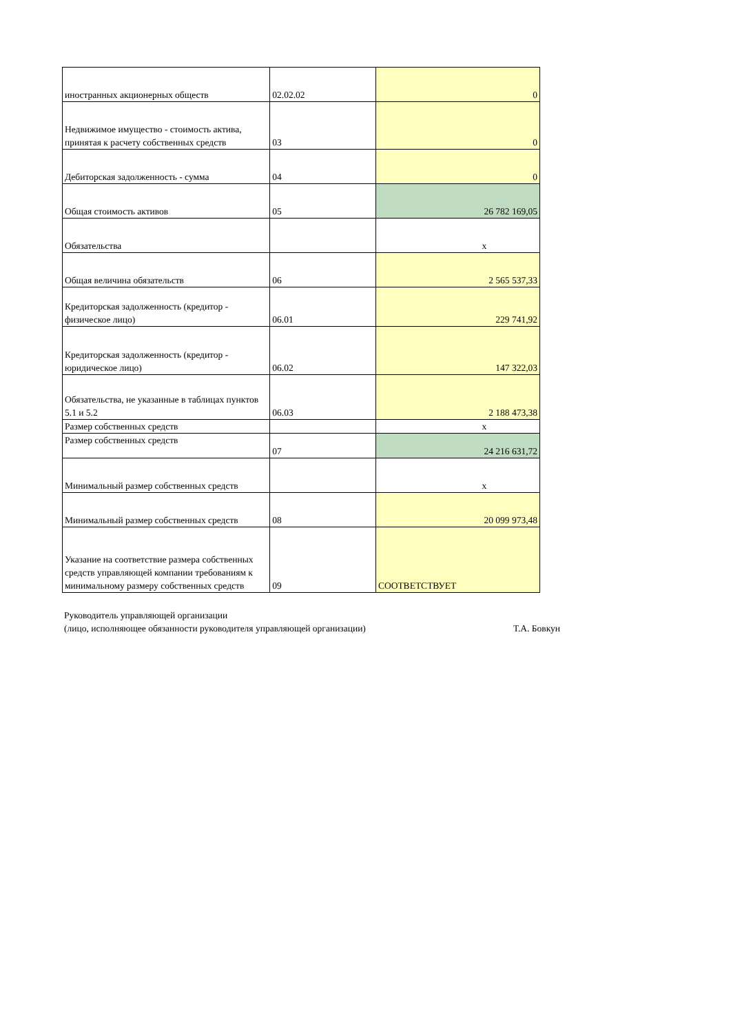| иностранных акционерных обществ | 02.02.02 | 0 |
| Недвижимое имущество - стоимость актива, принятая к расчету собственных средств | 03 | 0 |
| Дебиторская задолженность - сумма | 04 | 0 |
| Общая стоимость активов | 05 | 26 782 169,05 |
| Обязательства | | x |
| Общая величина обязательств | 06 | 2 565 537,33 |
| Кредиторская задолженность (кредитор - физическое лицо) | 06.01 | 229 741,92 |
| Кредиторская задолженность (кредитор - юридическое лицо) | 06.02 | 147 322,03 |
| Обязательства, не указанные в таблицах пунктов 5.1 и 5.2 | 06.03 | 2 188 473,38 |
| Размер собственных средств | | x |
| Размер собственных средств | 07 | 24 216 631,72 |
| Минимальный размер собственных средств | | x |
| Минимальный размер собственных средств | 08 | 20 099 973,48 |
| Указание на соответствие размера собственных средств управляющей компании требованиям к минимальному размеру собственных средств | 09 | СООТВЕТСТВУЕТ |
Руководитель управляющей организации
(лицо, исполняющее обязанности руководителя управляющей организации) Т.А. Бовкун